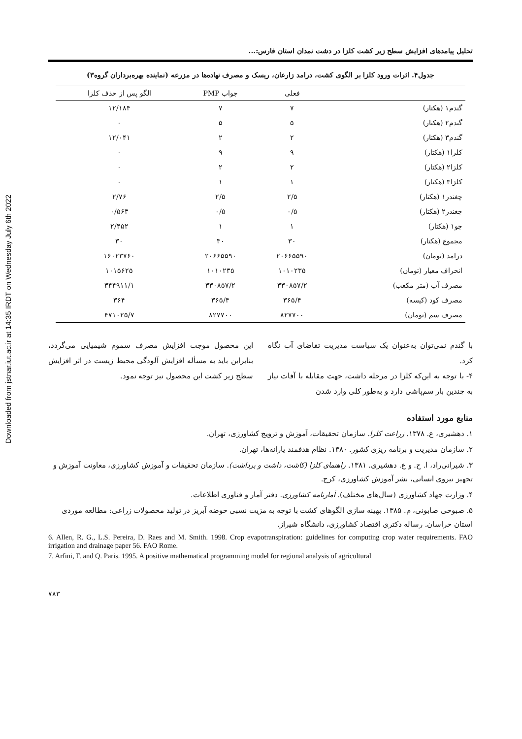Downloaded from jstnar.iut.ac.ir at 14:35 IRDT on Wednesday July 6th 2022
تحلیل پیامدهای افزایش سطح زیر کشت کلزا در دشت نمدان استان فارس:...
جدول۴. اثرات ورود کلزا بر الگوی کشت، درامد زارعان، ریسک و مصرف نهاده‌ها در مزرعه (نماینده بهره‌برداران گروه۳)
| | فعلی | جواب PMP | الگو پس از حذف کلزا |
| --- | --- | --- | --- |
| گندم۱ (هکتار) | ۷ | ۷ | ۱۲/۱۸۴ |
| گندم۲ (هکتار) | ۵ | ۵ | ۰ |
| گندم۳ (هکتار) | ۲ | ۲ | ۱۲/۰۴۱ |
| کلزا۱ (هکتار) | ۹ | ۹ | ۰ |
| کلزا۲ (هکتار) | ۲ | ۲ | ۰ |
| کلزا۳ (هکتار) | ۱ | ۱ | ۰ |
| چغندر۱ (هکتار) | ۲/۵ | ۲/۵ | ۲/۷۶ |
| چغندر۲ (هکتار) | ۰/۵ | ۰/۵ | ۰/۵۶۳ |
| جو۱ (هکتار) | ۱ | ۱ | ۲/۴۵۲ |
| مجموع (هکتار) | ۳۰ | ۳۰ | ۳۰ |
| درامد (تومان) | ۲۰۶۶۵۵۹۰ | ۲۰۶۶۵۵۹۰ | ۱۶۰۲۳۷۶۰ |
| انحراف معیار (تومان) | ۱۰۱۰۲۳۵ | ۱۰۱۰۲۳۵ | ۱۰۱۵۶۲۵ |
| مصرف آب (متر مکعب) | ۳۳۰۸۵۷/۲ | ۳۳۰۸۵۷/۲ | ۳۴۴۹۱۱/۱ |
| مصرف کود (کیسه) | ۳۶۵/۴ | ۳۶۵/۴ | ۳۶۴ |
| مصرف سم (تومان) | ۸۲۷۷۰۰ | ۸۲۷۷۰۰ | ۴۷۱۰۲۵/۷ |
با گندم نمی‌توان به‌عنوان یک سیاست مدیریت تقاضای آب نگاه کرد.
۴- با توجه به این‌که کلزا در مرحله داشت، جهت مقابله با آفات نیاز به چندین بار سم‌پاشی دارد و به‌طور کلی وارد شدن
این محصول موجب افزایش مصرف سموم شیمیایی می‌گردد، بنابراین باید به مسأله افزایش آلودگی محیط زیست در اثر افزایش سطح زیر کشت این محصول نیز توجه نمود.
منابع مورد استفاده
۱. دهشیری، ع. ۱۳۷۸. زراعت کلزا. سازمان تحقیقات، آموزش و ترویج کشاورزی، تهران.
۲. سازمان مدیریت و برنامه ریزی کشور. ۱۳۸۰. نظام هدفمند یارانه‌ها، تهران.
۳. شیرانی‌راد، ا. ح. و ع. دهشیری. ۱۳۸۱. راهنمای کلزا (کاشت، داشت و برداشت). سازمان تحقیقات و آموزش کشاورزی، معاونت آموزش و تجهیز نیروی انسانی، نشر آموزش کشاورزی، کرج.
۴. وزارت جهاد کشاورزی (سال‌های مختلف). آمارنامه کشاورزی. دفتر آمار و فناوری اطلاعات.
۵. صبوحی صابونی، م. ۱۳۸۵. بهینه سازی الگوهای کشت با توجه به مزیت نسبی حوضه آبریز در تولید محصولات زراعی: مطالعه موردی استان خراسان. رساله دکتری اقتصاد کشاورزی، دانشگاه شیراز.
6. Allen, R. G., L.S. Pereira, D. Raes and M. Smith. 1998. Crop evapotranspiration: guidelines for computing crop water requirements. FAO irrigation and drainage paper 56. FAO Rome.
7. Arfini, F. and Q. Paris. 1995. A positive mathematical programming model for regional analysis of agricultural
۷۸۳